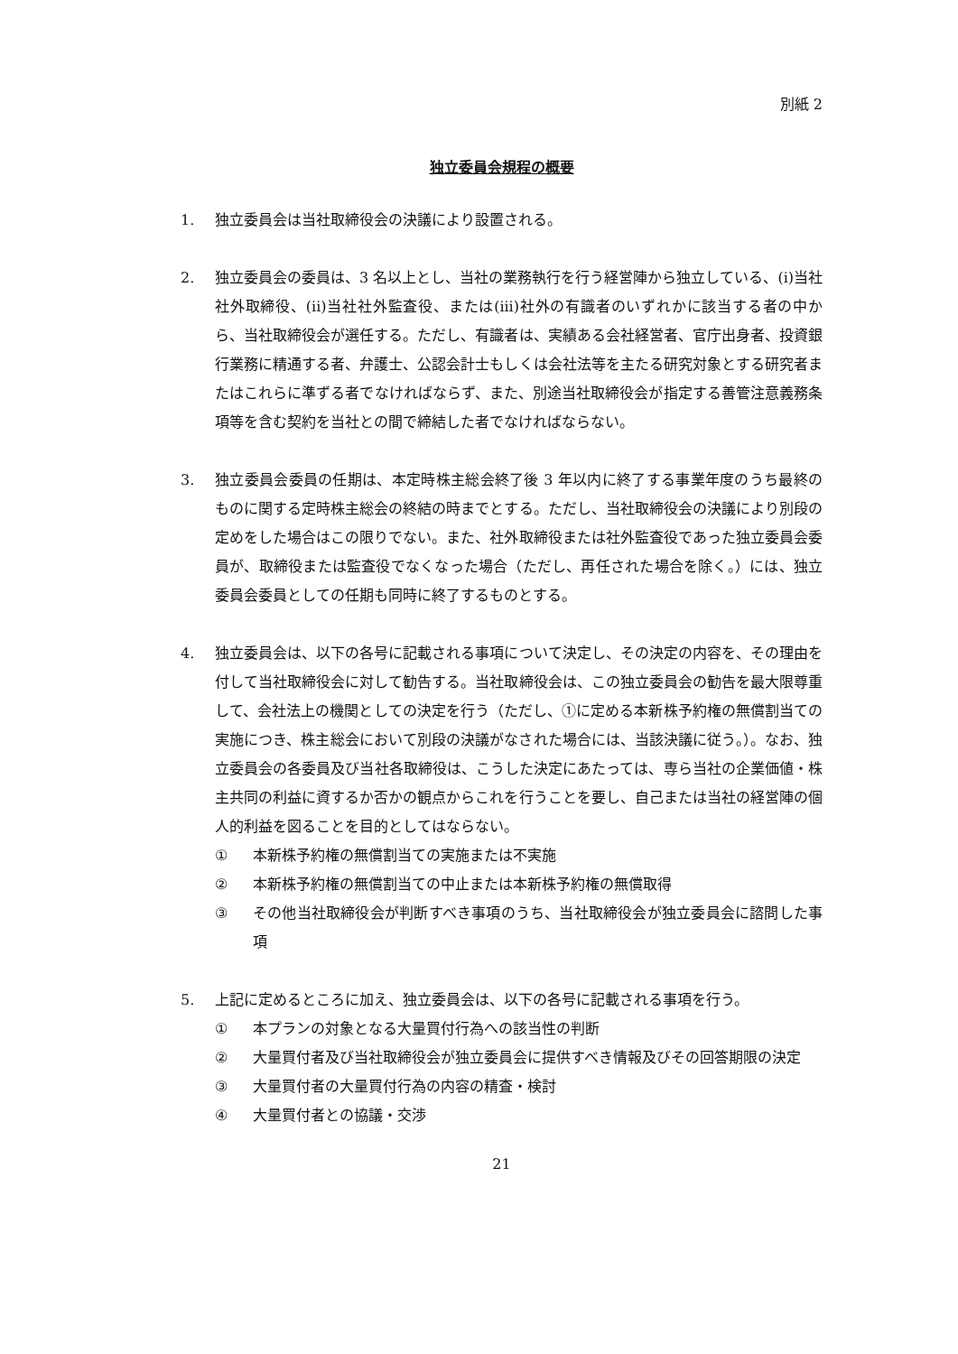別紙 2
独立委員会規程の概要
1. 独立委員会は当社取締役会の決議により設置される。
2. 独立委員会の委員は、3 名以上とし、当社の業務執行を行う経営陣から独立している、(i)当社社外取締役、(ii)当社社外監査役、または(iii)社外の有識者のいずれかに該当する者の中から、当社取締役会が選任する。ただし、有識者は、実績ある会社経営者、官庁出身者、投資銀行業務に精通する者、弁護士、公認会計士もしくは会社法等を主たる研究対象とする研究者またはこれらに準ずる者でなければならず、また、別途当社取締役会が指定する善管注意義務条項等を含む契約を当社との間で締結した者でなければならない。
3. 独立委員会委員の任期は、本定時株主総会終了後 3 年以内に終了する事業年度のうち最終のものに関する定時株主総会の終結の時までとする。ただし、当社取締役会の決議により別段の定めをした場合はこの限りでない。また、社外取締役または社外監査役であった独立委員会委員が、取締役または監査役でなくなった場合（ただし、再任された場合を除く。）には、独立委員会委員としての任期も同時に終了するものとする。
4. 独立委員会は、以下の各号に記載される事項について決定し、その決定の内容を、その理由を付して当社取締役会に対して勧告する。当社取締役会は、この独立委員会の勧告を最大限尊重して、会社法上の機関としての決定を行う（ただし、①に定める本新株予約権の無償割当ての実施につき、株主総会において別段の決議がなされた場合には、当該決議に従う。）。なお、独立委員会の各委員及び当社各取締役は、こうした決定にあたっては、専ら当社の企業価値・株主共同の利益に資するか否かの観点からこれを行うことを要し、自己または当社の経営陣の個人的利益を図ることを目的としてはならない。
① 本新株予約権の無償割当ての実施または不実施
② 本新株予約権の無償割当ての中止または本新株予約権の無償取得
③ その他当社取締役会が判断すべき事項のうち、当社取締役会が独立委員会に諮問した事項
5. 上記に定めるところに加え、独立委員会は、以下の各号に記載される事項を行う。
① 本プランの対象となる大量買付行為への該当性の判断
② 大量買付者及び当社取締役会が独立委員会に提供すべき情報及びその回答期限の決定
③ 大量買付者の大量買付行為の内容の精査・検討
④ 大量買付者との協議・交渉
21